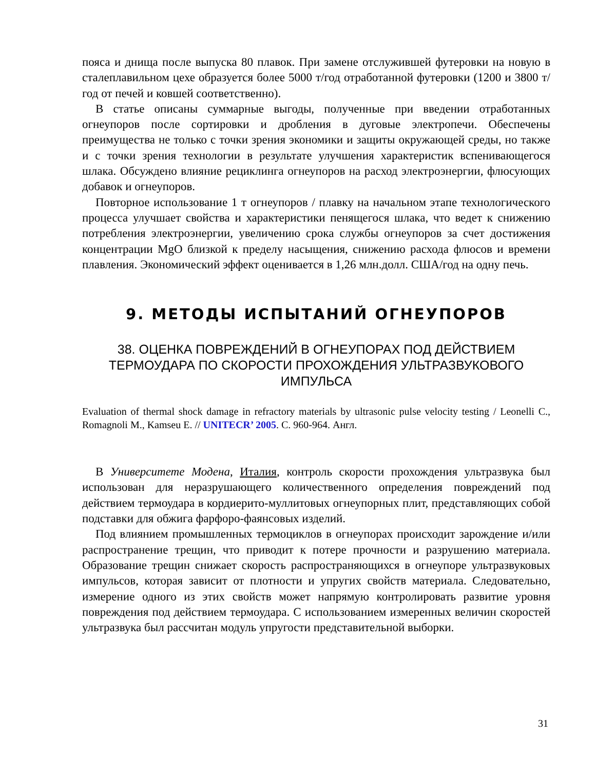пояса и днища после выпуска 80 плавок. При замене отслужившей футеровки на новую в сталеплавильном цехе образуется более 5000 т/год отработанной футеровки (1200 и 3800 т/год от печей и ковшей соответственно).
В статье описаны суммарные выгоды, полученные при введении отработанных огнеупоров после сортировки и дробления в дуговые электропечи. Обеспечены преимущества не только с точки зрения экономики и защиты окружающей среды, но также и с точки зрения технологии в результате улучшения характеристик вспенивающегося шлака. Обсуждено влияние рециклинга огнеупоров на расход электроэнергии, флюсующих добавок и огнеупоров.
Повторное использование 1 т огнеупоров / плавку на начальном этапе технологического процесса улучшает свойства и характеристики пенящегося шлака, что ведет к снижению потребления электроэнергии, увеличению срока службы огнеупоров за счет достижения концентрации MgO близкой к пределу насыщения, снижению расхода флюсов и времени плавления. Экономический эффект оценивается в 1,26 млн.долл. США/год на одну печь.
9. МЕТОДЫ ИСПЫТАНИЙ ОГНЕУПОРОВ
38. ОЦЕНКА ПОВРЕЖДЕНИЙ В ОГНЕУПОРАХ ПОД ДЕЙСТВИЕМ ТЕРМОУДАРА ПО СКОРОСТИ ПРОХОЖДЕНИЯ УЛЬТРАЗВУКОВОГО ИМПУЛЬСА
Evaluation of thermal shock damage in refractory materials by ultrasonic pulse velocity testing / Leonelli C., Romagnoli M., Kamseu E. // UNITECR’ 2005. С. 960-964. Англ.
В Университете Модена, Италия, контроль скорости прохождения ультразвука был использован для неразрушающего количественного определения повреждений под действием термоудара в кордиерито-муллитовых огнеупорных плит, представляющих собой подставки для обжига фарфоро-фаянсовых изделий.
Под влиянием промышленных термоциклов в огнеупорах происходит зарождение и/или распространение трещин, что приводит к потере прочности и разрушению материала. Образование трещин снижает скорость распространяющихся в огнеупоре ультразвуковых импульсов, которая зависит от плотности и упругих свойств материала. Следовательно, измерение одного из этих свойств может напрямую контролировать развитие уровня повреждения под действием термоудара. С использованием измеренных величин скоростей ультразвука был рассчитан модуль упругости представительной выборки.
31